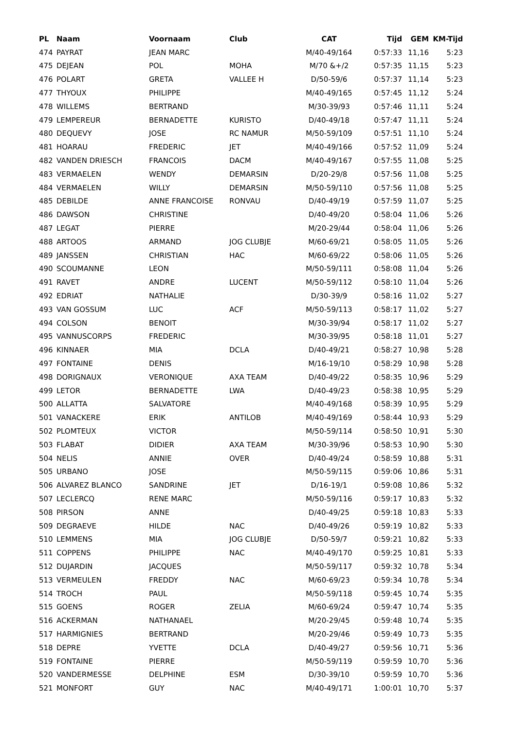| PL | Naam | Voornaam | Club | CAT | Tijd | GEM | KM-Tijd |
| --- | --- | --- | --- | --- | --- | --- | --- |
| 474 | PAYRAT | JEAN MARC | | M/40-49/164 | 0:57:33 | 11,16 | 5:23 |
| 475 | DEJEAN | POL | MOHA | M/70 &+/2 | 0:57:35 | 11,15 | 5:23 |
| 476 | POLART | GRETA | VALLEE H | D/50-59/6 | 0:57:37 | 11,14 | 5:23 |
| 477 | THYOUX | PHILIPPE | | M/40-49/165 | 0:57:45 | 11,12 | 5:24 |
| 478 | WILLEMS | BERTRAND | | M/30-39/93 | 0:57:46 | 11,11 | 5:24 |
| 479 | LEMPEREUR | BERNADETTE | KURISTO | D/40-49/18 | 0:57:47 | 11,11 | 5:24 |
| 480 | DEQUEVY | JOSE | RC NAMUR | M/50-59/109 | 0:57:51 | 11,10 | 5:24 |
| 481 | HOARAU | FREDERIC | JET | M/40-49/166 | 0:57:52 | 11,09 | 5:24 |
| 482 | VANDEN DRIESCH | FRANCOIS | DACM | M/40-49/167 | 0:57:55 | 11,08 | 5:25 |
| 483 | VERMAELEN | WENDY | DEMARSIN | D/20-29/8 | 0:57:56 | 11,08 | 5:25 |
| 484 | VERMAELEN | WILLY | DEMARSIN | M/50-59/110 | 0:57:56 | 11,08 | 5:25 |
| 485 | DEBILDE | ANNE FRANCOISE | RONVAU | D/40-49/19 | 0:57:59 | 11,07 | 5:25 |
| 486 | DAWSON | CHRISTINE | | D/40-49/20 | 0:58:04 | 11,06 | 5:26 |
| 487 | LEGAT | PIERRE | | M/20-29/44 | 0:58:04 | 11,06 | 5:26 |
| 488 | ARTOOS | ARMAND | JOG CLUBJE | M/60-69/21 | 0:58:05 | 11,05 | 5:26 |
| 489 | JANSSEN | CHRISTIAN | HAC | M/60-69/22 | 0:58:06 | 11,05 | 5:26 |
| 490 | SCOUMANNE | LEON | | M/50-59/111 | 0:58:08 | 11,04 | 5:26 |
| 491 | RAVET | ANDRE | LUCENT | M/50-59/112 | 0:58:10 | 11,04 | 5:26 |
| 492 | EDRIAT | NATHALIE | | D/30-39/9 | 0:58:16 | 11,02 | 5:27 |
| 493 | VAN GOSSUM | LUC | ACF | M/50-59/113 | 0:58:17 | 11,02 | 5:27 |
| 494 | COLSON | BENOIT | | M/30-39/94 | 0:58:17 | 11,02 | 5:27 |
| 495 | VANNUSCORPS | FREDERIC | | M/30-39/95 | 0:58:18 | 11,01 | 5:27 |
| 496 | KINNAER | MIA | DCLA | D/40-49/21 | 0:58:27 | 10,98 | 5:28 |
| 497 | FONTAINE | DENIS | | M/16-19/10 | 0:58:29 | 10,98 | 5:28 |
| 498 | DORIGNAUX | VERONIQUE | AXA TEAM | D/40-49/22 | 0:58:35 | 10,96 | 5:29 |
| 499 | LETOR | BERNADETTE | LWA | D/40-49/23 | 0:58:38 | 10,95 | 5:29 |
| 500 | ALLATTA | SALVATORE | | M/40-49/168 | 0:58:39 | 10,95 | 5:29 |
| 501 | VANACKERE | ERIK | ANTILOB | M/40-49/169 | 0:58:44 | 10,93 | 5:29 |
| 502 | PLOMTEUX | VICTOR | | M/50-59/114 | 0:58:50 | 10,91 | 5:30 |
| 503 | FLABAT | DIDIER | AXA TEAM | M/30-39/96 | 0:58:53 | 10,90 | 5:30 |
| 504 | NELIS | ANNIE | OVER | D/40-49/24 | 0:58:59 | 10,88 | 5:31 |
| 505 | URBANO | JOSE | | M/50-59/115 | 0:59:06 | 10,86 | 5:31 |
| 506 | ALVAREZ BLANCO | SANDRINE | JET | D/16-19/1 | 0:59:08 | 10,86 | 5:32 |
| 507 | LECLERCQ | RENE MARC | | M/50-59/116 | 0:59:17 | 10,83 | 5:32 |
| 508 | PIRSON | ANNE | | D/40-49/25 | 0:59:18 | 10,83 | 5:33 |
| 509 | DEGRAEVE | HILDE | NAC | D/40-49/26 | 0:59:19 | 10,82 | 5:33 |
| 510 | LEMMENS | MIA | JOG CLUBJE | D/50-59/7 | 0:59:21 | 10,82 | 5:33 |
| 511 | COPPENS | PHILIPPE | NAC | M/40-49/170 | 0:59:25 | 10,81 | 5:33 |
| 512 | DUJARDIN | JACQUES | | M/50-59/117 | 0:59:32 | 10,78 | 5:34 |
| 513 | VERMEULEN | FREDDY | NAC | M/60-69/23 | 0:59:34 | 10,78 | 5:34 |
| 514 | TROCH | PAUL | | M/50-59/118 | 0:59:45 | 10,74 | 5:35 |
| 515 | GOENS | ROGER | ZELIA | M/60-69/24 | 0:59:47 | 10,74 | 5:35 |
| 516 | ACKERMAN | NATHANAEL | | M/20-29/45 | 0:59:48 | 10,74 | 5:35 |
| 517 | HARMIGNIES | BERTRAND | | M/20-29/46 | 0:59:49 | 10,73 | 5:35 |
| 518 | DEPRE | YVETTE | DCLA | D/40-49/27 | 0:59:56 | 10,71 | 5:36 |
| 519 | FONTAINE | PIERRE | | M/50-59/119 | 0:59:59 | 10,70 | 5:36 |
| 520 | VANDERMESSE | DELPHINE | ESM | D/30-39/10 | 0:59:59 | 10,70 | 5:36 |
| 521 | MONFORT | GUY | NAC | M/40-49/171 | 1:00:01 | 10,70 | 5:37 |